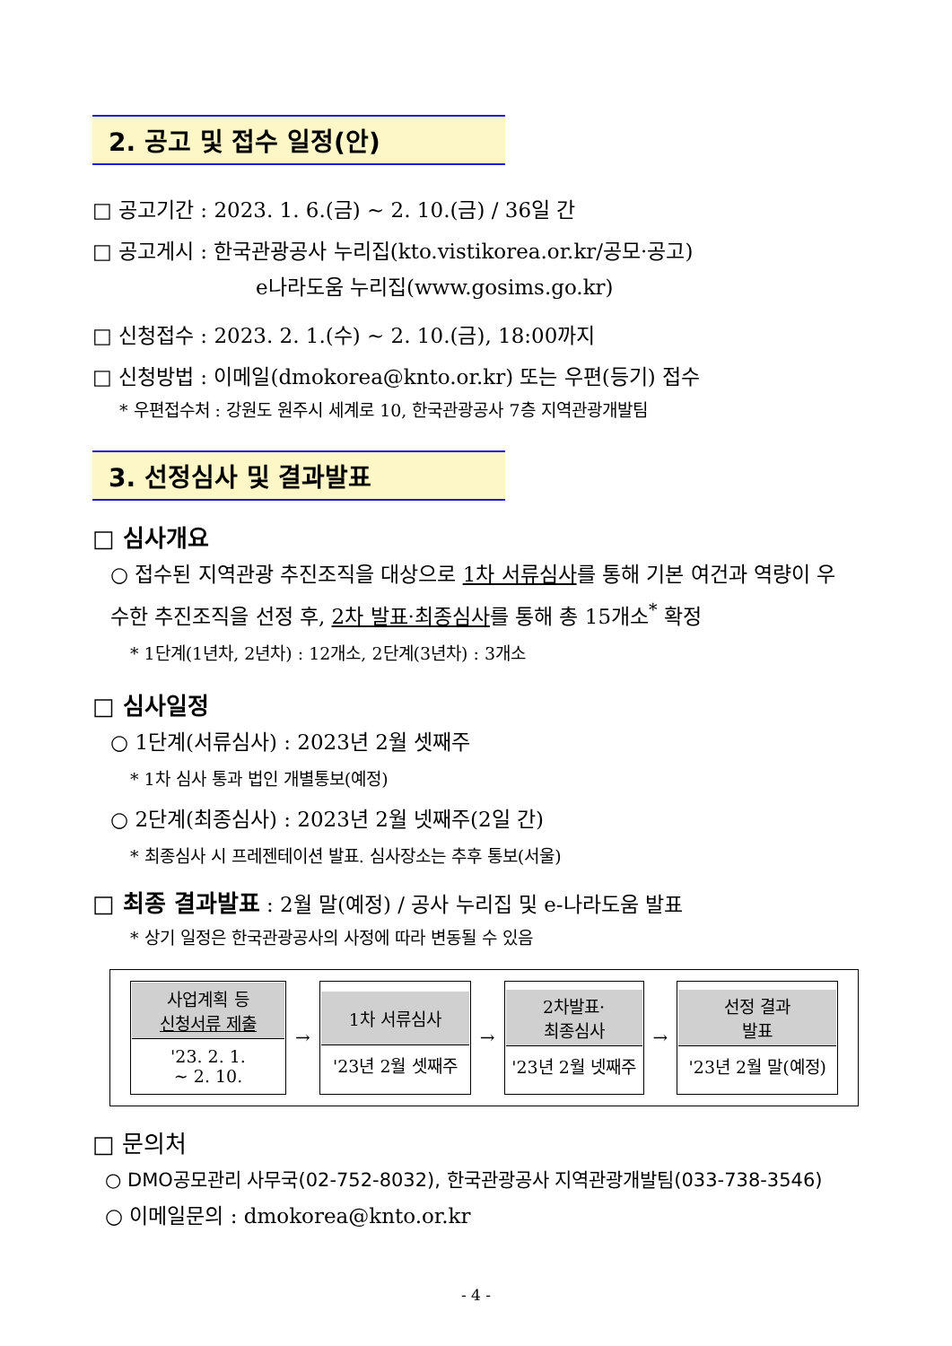2. 공고 및 접수 일정(안)
□ 공고기간 : 2023. 1. 6.(금) ~ 2. 10.(금) / 36일 간
□ 공고게시 : 한국관광공사 누리집(kto.vistikorea.or.kr/공모·공고)
e나라도움 누리집(www.gosims.go.kr)
□ 신청접수 : 2023. 2. 1.(수) ~ 2. 10.(금), 18:00까지
□ 신청방법 : 이메일(dmokorea@knto.or.kr) 또는 우편(등기) 접수
* 우편접수처 : 강원도 원주시 세계로 10, 한국관광공사 7층 지역관광개발팀
3. 선정심사 및 결과발표
□ 심사개요
○ 접수된 지역관광 추진조직을 대상으로 1차 서류심사를 통해 기본 여건과 역량이 우수한 추진조직을 선정 후, 2차 발표·최종심사를 통해 총 15개소<sup>*</sup> 확정
* 1단계(1년차, 2년차) : 12개소, 2단계(3년차) : 3개소
□ 심사일정
○ 1단계(서류심사) : 2023년 2월 셋째주
* 1차 심사 통과 법인 개별통보(예정)
○ 2단계(최종심사) : 2023년 2월 넷째주(2일 간)
* 최종심사 시 프레젠테이션 발표. 심사장소는 추후 통보(서울)
□ 최종 결과발표 : 2월 말(예정) / 공사 누리집 및 e-나라도움 발표
* 상기 일정은 한국관광공사의 사정에 따라 변동될 수 있음
| / 사업계획 등 신청서류 제출 '23. 2. 1. ~ 2. 10. / → / 1차 서류심사 '23년 2월 셋째주 / → / 2차발표· 최종심사 '23년 2월 넷째주 / → / 선정 결과 발표 '23년 2월 말(예정) / |
□ 문의처
○ DMO공모관리 사무국(02-752-8032), 한국관광공사 지역관광개발팀(033-738-3546)
○ 이메일문의 : dmokorea@knto.or.kr
- 4 -